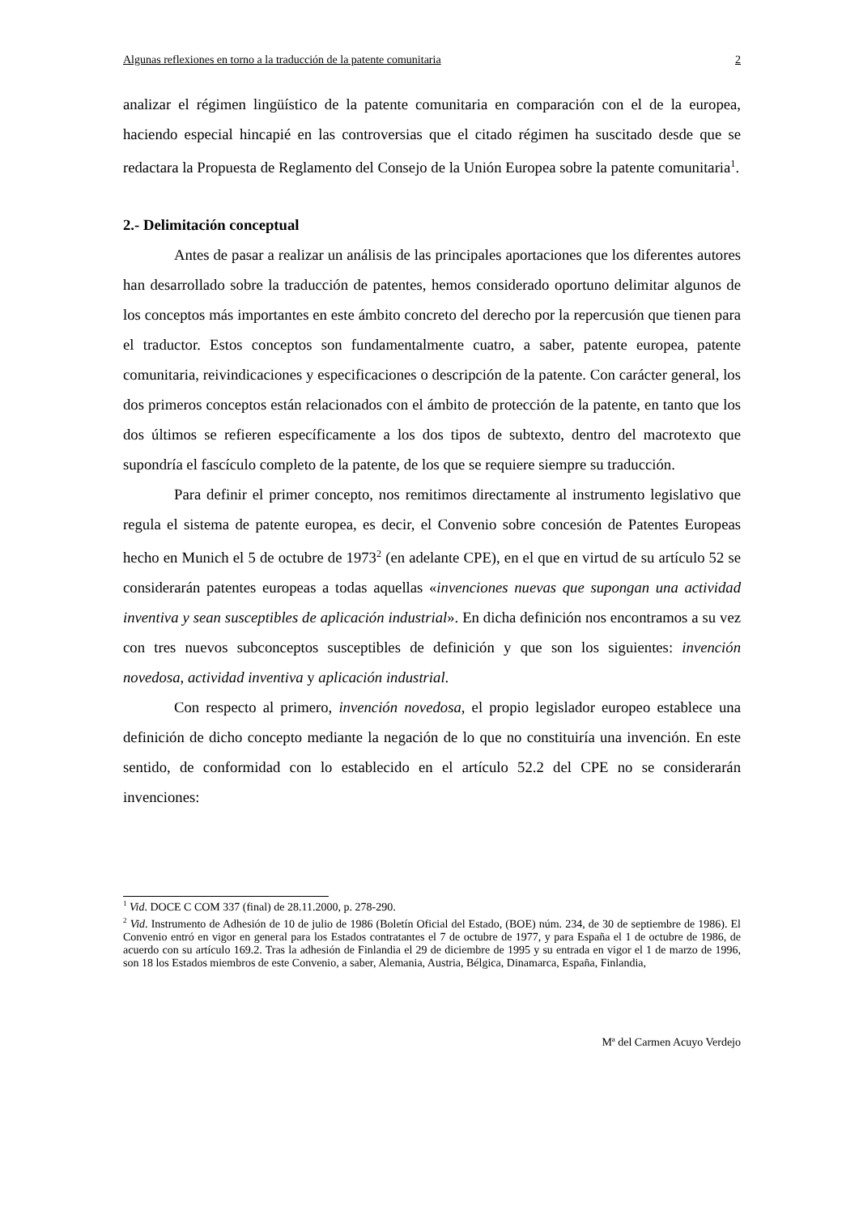Algunas reflexiones en torno a la traducción de la patente comunitaria 2
analizar el régimen lingüístico de la patente comunitaria en comparación con el de la europea, haciendo especial hincapié en las controversias que el citado régimen ha suscitado desde que se redactara la Propuesta de Reglamento del Consejo de la Unión Europea sobre la patente comunitaria<sup>1</sup>.
2.- Delimitación conceptual
Antes de pasar a realizar un análisis de las principales aportaciones que los diferentes autores han desarrollado sobre la traducción de patentes, hemos considerado oportuno delimitar algunos de los conceptos más importantes en este ámbito concreto del derecho por la repercusión que tienen para el traductor. Estos conceptos son fundamentalmente cuatro, a saber, patente europea, patente comunitaria, reivindicaciones y especificaciones o descripción de la patente. Con carácter general, los dos primeros conceptos están relacionados con el ámbito de protección de la patente, en tanto que los dos últimos se refieren específicamente a los dos tipos de subtexto, dentro del macrotexto que supondría el fascículo completo de la patente, de los que se requiere siempre su traducción.
Para definir el primer concepto, nos remitimos directamente al instrumento legislativo que regula el sistema de patente europea, es decir, el Convenio sobre concesión de Patentes Europeas hecho en Munich el 5 de octubre de 1973<sup>2</sup> (en adelante CPE), en el que en virtud de su artículo 52 se considerarán patentes europeas a todas aquellas «invenciones nuevas que supongan una actividad inventiva y sean susceptibles de aplicación industrial». En dicha definición nos encontramos a su vez con tres nuevos subconceptos susceptibles de definición y que son los siguientes: invención novedosa, actividad inventiva y aplicación industrial.
Con respecto al primero, invención novedosa, el propio legislador europeo establece una definición de dicho concepto mediante la negación de lo que no constituiría una invención. En este sentido, de conformidad con lo establecido en el artículo 52.2 del CPE no se considerarán invenciones:
<sup>1</sup> Vid. DOCE C COM 337 (final) de 28.11.2000, p. 278-290.
<sup>2</sup> Vid. Instrumento de Adhesión de 10 de julio de 1986 (Boletín Oficial del Estado, (BOE) núm. 234, de 30 de septiembre de 1986). El Convenio entró en vigor en general para los Estados contratantes el 7 de octubre de 1977, y para España el 1 de octubre de 1986, de acuerdo con su artículo 169.2. Tras la adhesión de Finlandia el 29 de diciembre de 1995 y su entrada en vigor el 1 de marzo de 1996, son 18 los Estados miembros de este Convenio, a saber, Alemania, Austria, Bélgica, Dinamarca, España, Finlandia,
Mª del Carmen Acuyo Verdejo